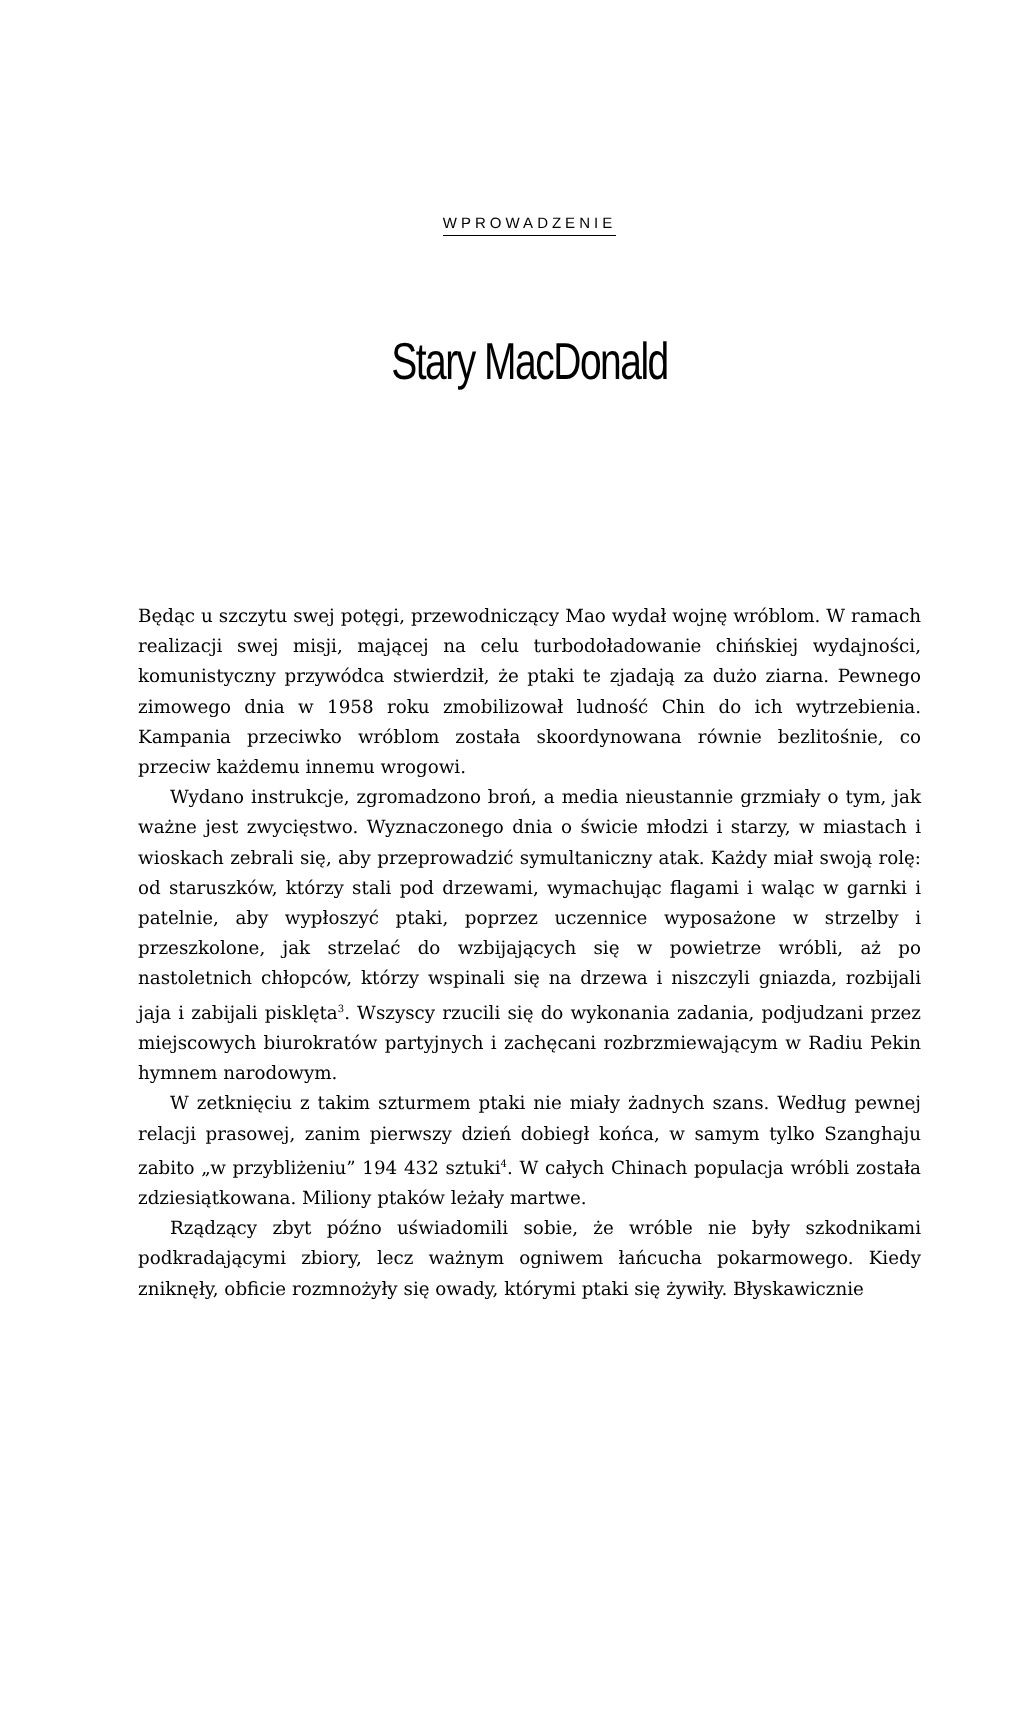WPROWADZENIE
Stary MacDonald
Będąc u szczytu swej potęgi, przewodniczący Mao wydał wojnę wróblom. W ramach realizacji swej misji, mającej na celu turbodoładowanie chińskiej wydajności, komunistyczny przywódca stwierdził, że ptaki te zjadają za dużo ziarna. Pewnego zimowego dnia w 1958 roku zmobilizował ludność Chin do ich wytrzebienia. Kampania przeciwko wróblom została skoordynowana równie bezlitośnie, co przeciw każdemu innemu wrogowi.
Wydano instrukcje, zgromadzono broń, a media nieustannie grzmiały o tym, jak ważne jest zwycięstwo. Wyznaczonego dnia o świcie młodzi i starzy, w miastach i wioskach zebrali się, aby przeprowadzić symultaniczny atak. Każdy miał swoją rolę: od staruszków, którzy stali pod drzewami, wymachując flagami i waląc w garnki i patelnie, aby wypłoszyć ptaki, poprzez uczennice wyposażone w strzelby i przeszkolone, jak strzelać do wzbijających się w powietrze wróbli, aż po nastoletnich chłopców, którzy wspinali się na drzewa i niszczyli gniazda, rozbijali jaja i zabijali pisklęta<sup>3</sup>. Wszyscy rzucili się do wykonania zadania, podjudzani przez miejscowych biurokratów partyjnych i zachęcani rozbrzmiewającym w Radiu Pekin hymnem narodowym.
W zetknięciu z takim szturmem ptaki nie miały żadnych szans. Według pewnej relacji prasowej, zanim pierwszy dzień dobiegł końca, w samym tylko Szanghaju zabito „w przybliżeniu” 194 432 sztuki<sup>4</sup>. W całych Chinach populacja wróbli została zdziesiątkowana. Miliony ptaków leżały martwe.
Rządzący zbyt późno uświadomili sobie, że wróble nie były szkodnikami podkradającymi zbiory, lecz ważnym ogniwem łańcucha pokarmowego. Kiedy zniknęły, obficie rozmnożyły się owady, którymi ptaki się żywiły. Błyskawicznie